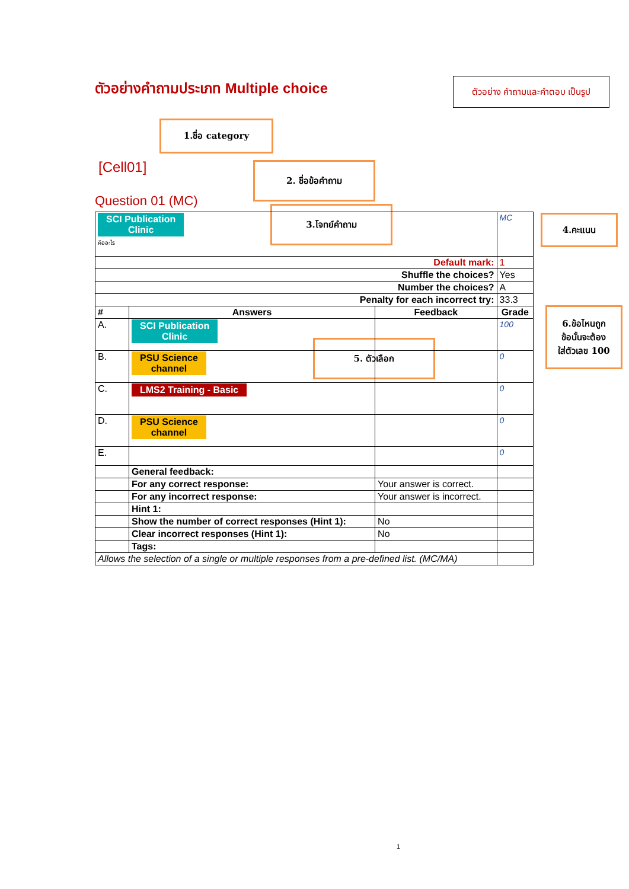ตัวอย่างคำถามประเภท Multiple choice
ตัวอย่าง คำถามและคำตอบ เป็นรูป
1.ชื่อ category
[Cell01] 2. ชื่อข้อคำถาม
Question 01 (MC)
3.โจทย์คำถาม
4.คะแนน
5. ตัวเลือก
6.ข้อไหนถูก
ข้อนั้นจะต้อง
ใส่ตัวเลข 100
| SCI Publication Clinic คืออะไร | | | MC |
| Default mark: | | | 1 |
| Shuffle the choices? | | | Yes |
| Number the choices? | | | A |
| Penalty for each incorrect try: | | | 33.3 |
| # | Answers | Feedback | Grade |
| A. | SCI Publication Clinic | | 100 |
| B. | PSU Science channel | | 0 |
| C. | LMS2 Training - Basic | | 0 |
| D. | PSU Science channel | | 0 |
| E. | | | 0 |
| | General feedback: | | |
| | For any correct response: | Your answer is correct. | |
| | For any incorrect response: | Your answer is incorrect. | |
| | Hint 1: | | |
| | Show the number of correct responses (Hint 1): | No | |
| | Clear incorrect responses (Hint 1): | No | |
| | Tags: | | |
| Allows the selection of a single or multiple responses from a pre-defined list. (MC/MA) | | | |
1